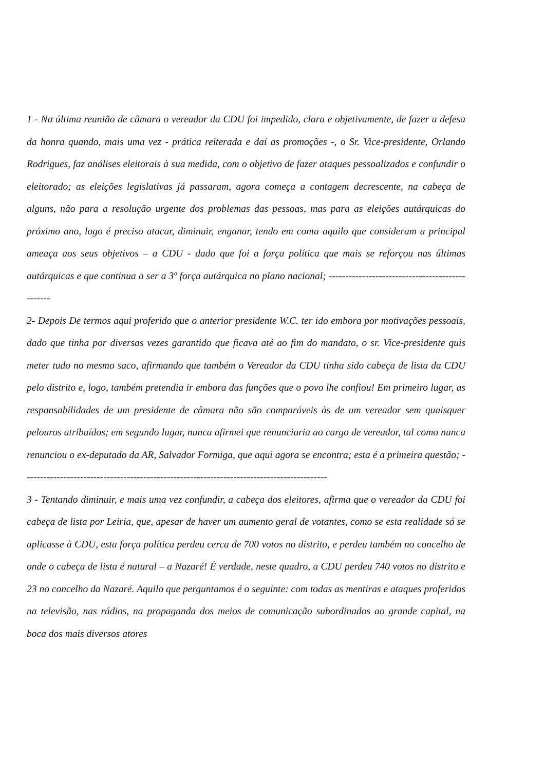1 - Na última reunião de câmara o vereador da CDU foi impedido, clara e objetivamente, de fazer a defesa da honra quando, mais uma vez - prática reiterada e daí as promoções -, o Sr. Vice-presidente, Orlando Rodrigues, faz análises eleitorais à sua medida, com o objetivo de fazer ataques pessoalizados e confundir o eleitorado; as eleições legislativas já passaram, agora começa a contagem decrescente, na cabeça de alguns, não para a resolução urgente dos problemas das pessoas, mas para as eleições autárquicas do próximo ano, logo é preciso atacar, diminuir, enganar, tendo em conta aquilo que consideram a principal ameaça aos seus objetivos – a CDU - dado que foi a força política que mais se reforçou nas últimas autárquicas e que continua a ser a 3º força autárquica no plano nacional; ------------------------------------------------
2- Depois De termos aqui proferido que o anterior presidente W.C. ter ido embora por motivações pessoais, dado que tinha por diversas vezes garantido que ficava até ao fim do mandato, o sr. Vice-presidente quis meter tudo no mesmo saco, afirmando que também o Vereador da CDU tinha sido cabeça de lista da CDU pelo distrito e, logo, também pretendia ir embora das funções que o povo lhe confiou! Em primeiro lugar, as responsabilidades de um presidente de câmara não são comparáveis às de um vereador sem quaisquer pelouros atribuídos; em segundo lugar, nunca afirmei que renunciaria ao cargo de vereador, tal como nunca renunciou o ex-deputado da AR, Salvador Formiga, que aqui agora se encontra; esta é a primeira questão; -------------------------------------------------------------------------------------------
3 - Tentando diminuir, e mais uma vez confundir, a cabeça dos eleitores, afirma que o vereador da CDU foi cabeça de lista por Leiria, que, apesar de haver um aumento geral de votantes, como se esta realidade só se aplicasse à CDU, esta força política perdeu cerca de 700 votos no distrito, e perdeu também no concelho de onde o cabeça de lista é natural – a Nazaré! É verdade, neste quadro, a CDU perdeu 740 votos no distrito e 23 no concelho da Nazaré. Aquilo que perguntamos é o seguinte: com todas as mentiras e ataques proferidos na televisão, nas rádios, na propaganda dos meios de comunicação subordinados ao grande capital, na boca dos mais diversos atores